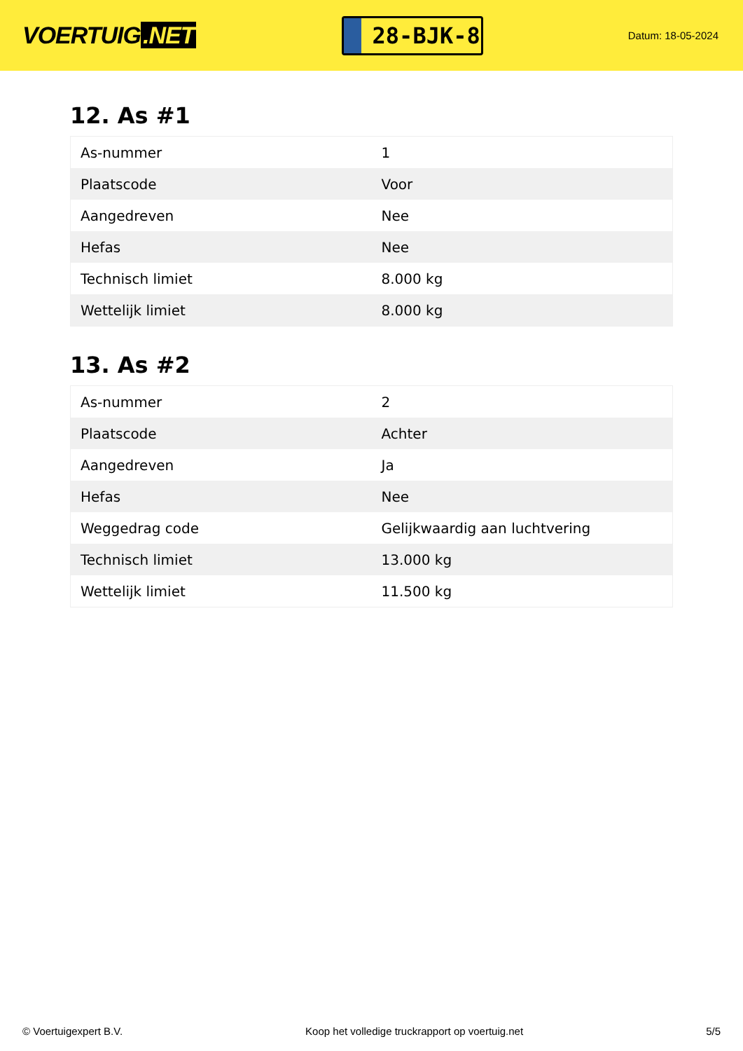VOERTUIG.NET
28-BJK-8
Datum: 18-05-2024
12. As #1
| As-nummer | 1 |
| Plaatscode | Voor |
| Aangedreven | Nee |
| Hefas | Nee |
| Technisch limiet | 8.000 kg |
| Wettelijk limiet | 8.000 kg |
13. As #2
| As-nummer | 2 |
| Plaatscode | Achter |
| Aangedreven | Ja |
| Hefas | Nee |
| Weggedrag code | Gelijkwaardig aan luchtvering |
| Technisch limiet | 13.000 kg |
| Wettelijk limiet | 11.500 kg |
© Voertuigexpert B.V. Koop het volledige truckrapport op voertuig.net 5/5